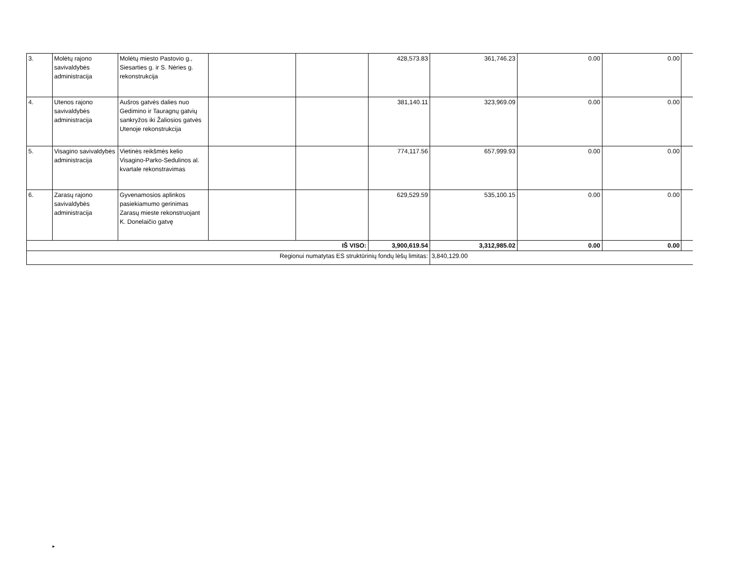| 3. | Molėtų rajono savivaldybės administracija | Molėtų miesto Pastovio g., Siesarties g. ir S. Nėries g. rekonstrukcija | | | 428,573.83 | 361,746.23 | 0.00 | 0.00 | |
| 4. | Utenos rajono savivaldybės administracija | Aušros gatvės dalies nuo Gedimino ir Tauragnų gatvių sankryžos iki Žaliosios gatvės Utenoje rekonstrukcija | | | 381,140.11 | 323,969.09 | 0.00 | 0.00 | |
| 5. | Visagino savivaldybės administracija | Vietinės reikšmės kelio Visagino-Parko-Sedulinos al. kvartale rekonstravimas | | | 774,117.56 | 657,999.93 | 0.00 | 0.00 | |
| 6. | Zarasų rajono savivaldybės administracija | Gyvenamosios aplinkos pasiekiamumo gerinimas Zarasų mieste rekonstruojant K. Donelaičio gatvę | | | 629,529.59 | 535,100.15 | 0.00 | 0.00 | |
| IŠ VISO: | | | | | 3,900,619.54 | 3,312,985.02 | 0.00 | 0.00 | |
| Regionui numatytas ES struktūrinių fondų lėšų limitas: | | | | | | 3,840,129.00 | | | |
►